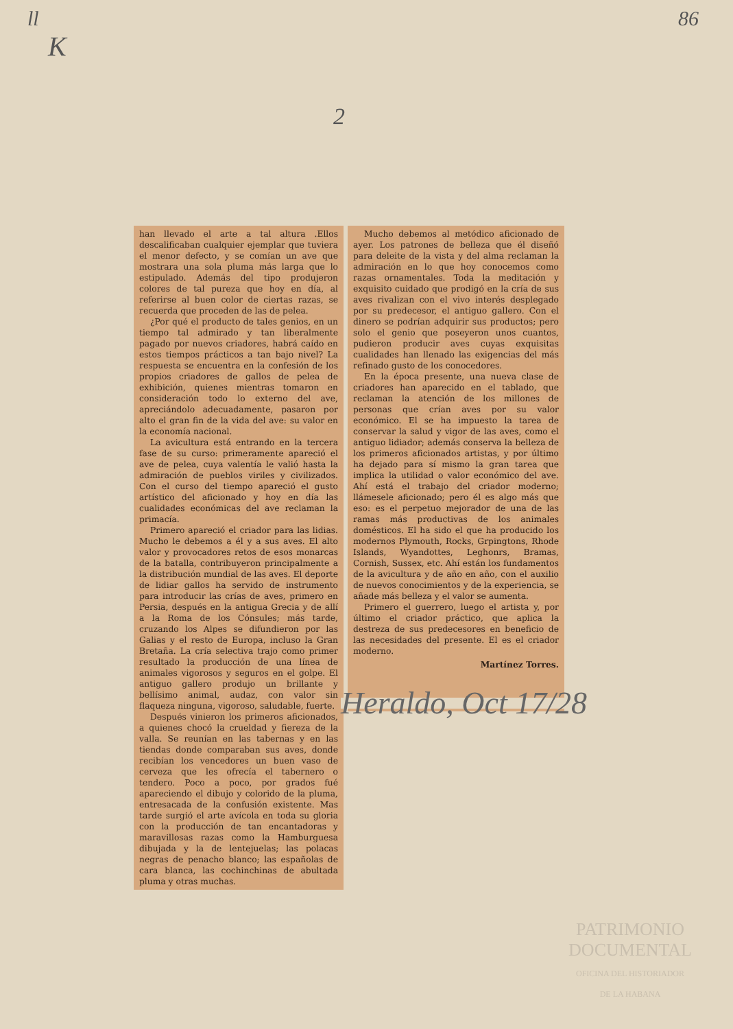ll 86
K
2
han llevado el arte a tal altura .Ellos descalificaban cualquier ejemplar que tuviera el menor defecto, y se comían un ave que mostrara una sola pluma más larga que lo estipulado. Además del tipo produjeron colores de tal pureza que hoy en día, al referirse al buen color de ciertas razas, se recuerda que proceden de las de pelea.
¿Por qué el producto de tales genios, en un tiempo tal admirado y tan liberalmente pagado por nuevos criadores, habrá caído en estos tiempos prácticos a tan bajo nivel? La respuesta se encuentra en la confesión de los propios criadores de gallos de pelea de exhibición, quienes mientras tomaron en consideración todo lo externo del ave, apreciándolo adecuadamente, pasaron por alto el gran fin de la vida del ave: su valor en la economía nacional.
La avicultura está entrando en la tercera fase de su curso: primeramente apareció el ave de pelea, cuya valentía le valió hasta la admiración de pueblos viriles y civilizados. Con el curso del tiempo apareció el gusto artístico del aficionado y hoy en día las cualidades económicas del ave reclaman la primacía.
Primero apareció el criador para las lidias. Mucho le debemos a él y a sus aves. El alto valor y provocadores retos de esos monarcas de la batalla, contribuyeron principalmente a la distribución mundial de las aves. El deporte de lidiar gallos ha servido de instrumento para introducir las crías de aves, primero en Persia, después en la antigua Grecia y de allí a la Roma de los Cónsules; más tarde, cruzando los Alpes se difundieron por las Galias y el resto de Europa, incluso la Gran Bretaña. La cría selectiva trajo como primer resultado la producción de una línea de animales vigorosos y seguros en el golpe. El antiguo gallero produjo un brillante y bellísimo animal, audaz, con valor sin flaqueza ninguna, vigoroso, saludable, fuerte.
Después vinieron los primeros aficionados, a quienes chocó la crueldad y fiereza de la valla. Se reunían en las tabernas y en las tiendas donde comparaban sus aves, donde recibían los vencedores un buen vaso de cerveza que les ofrecía el tabernero o tendero. Poco a poco, por grados fué apareciendo el dibujo y colorido de la pluma, entresacada de la confusión existente. Mas tarde surgió el arte avícola en toda su gloria con la producción de tan encantadoras y maravillosas razas como la Hamburguesa dibujada y la de lentejuelas; las polacas negras de penacho blanco; las españolas de cara blanca, las cochinchinas de abultada pluma y otras muchas.
Mucho debemos al metódico aficionado de ayer. Los patrones de belleza que él diseñó para deleite de la vista y del alma reclaman la admiración en lo que hoy conocemos como razas ornamentales. Toda la meditación y exquisito cuidado que prodigó en la cría de sus aves rivalizan con el vivo interés desplegado por su predecesor, el antiguo gallero. Con el dinero se podrían adquirir sus productos; pero solo el genio que poseyeron unos cuantos, pudieron producir aves cuyas exquisitas cualidades han llenado las exigencias del más refinado gusto de los conocedores.
En la época presente, una nueva clase de criadores han aparecido en el tablado, que reclaman la atención de los millones de personas que crían aves por su valor económico. El se ha impuesto la tarea de conservar la salud y vigor de las aves, como el antiguo lidiador; además conserva la belleza de los primeros aficionados artistas, y por último ha dejado para sí mismo la gran tarea que implica la utilidad o valor económico del ave. Ahí está el trabajo del criador moderno; llámesele aficionado; pero él es algo más que eso: es el perpetuo mejorador de una de las ramas más productivas de los animales domésticos. El ha sido el que ha producido los modernos Plymouth, Rocks, Grpingtons, Rhode Islands, Wyandottes, Leghonrs, Bramas, Cornish, Sussex, etc. Ahí están los fundamentos de la avicultura y de año en año, con el auxilio de nuevos conocimientos y de la experiencia, se añade más belleza y el valor se aumenta.
Primero el guerrero, luego el artista y, por último el criador práctico, que aplica la destreza de sus predecesores en beneficio de las necesidades del presente. El es el criador moderno.
Martínez Torres.
Heraldo, Oct 17/28
PATRIMONIO
DOCUMENTAL
OFICINA DEL HISTORIADOR
DE LA HABANA